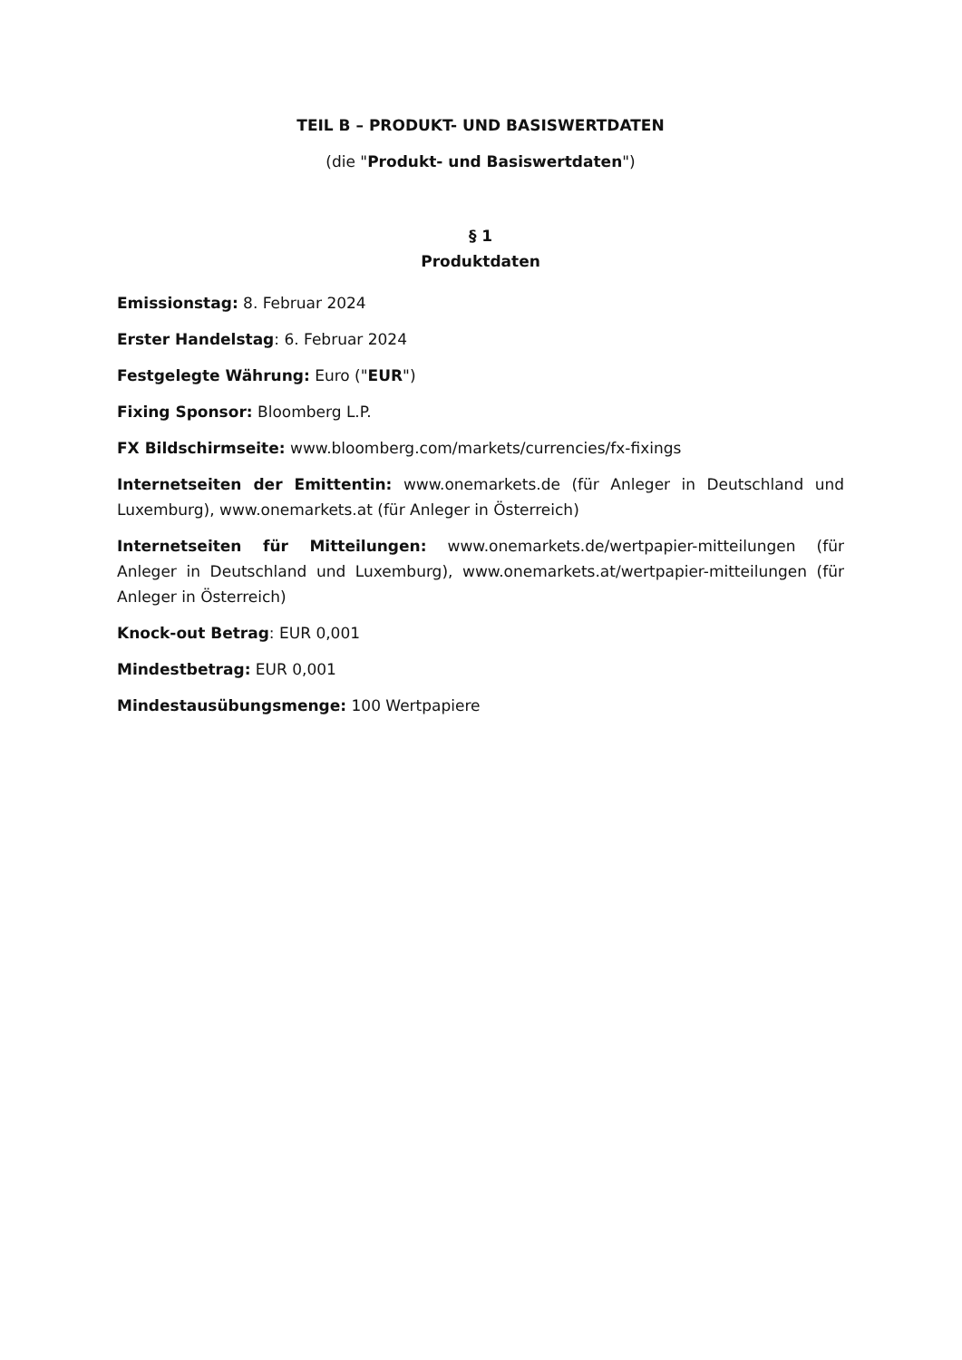TEIL B – PRODUKT- UND BASISWERTDATEN
(die "Produkt- und Basiswertdaten")
§ 1
Produktdaten
Emissionstag: 8. Februar 2024
Erster Handelstag: 6. Februar 2024
Festgelegte Währung: Euro ("EUR")
Fixing Sponsor: Bloomberg L.P.
FX Bildschirmseite: www.bloomberg.com/markets/currencies/fx-fixings
Internetseiten der Emittentin: www.onemarkets.de (für Anleger in Deutschland und Luxemburg), www.onemarkets.at (für Anleger in Österreich)
Internetseiten für Mitteilungen: www.onemarkets.de/wertpapier-mitteilungen (für Anleger in Deutschland und Luxemburg), www.onemarkets.at/wertpapier-mitteilungen (für Anleger in Österreich)
Knock-out Betrag: EUR 0,001
Mindestbetrag: EUR 0,001
Mindestausübungsmenge: 100 Wertpapiere